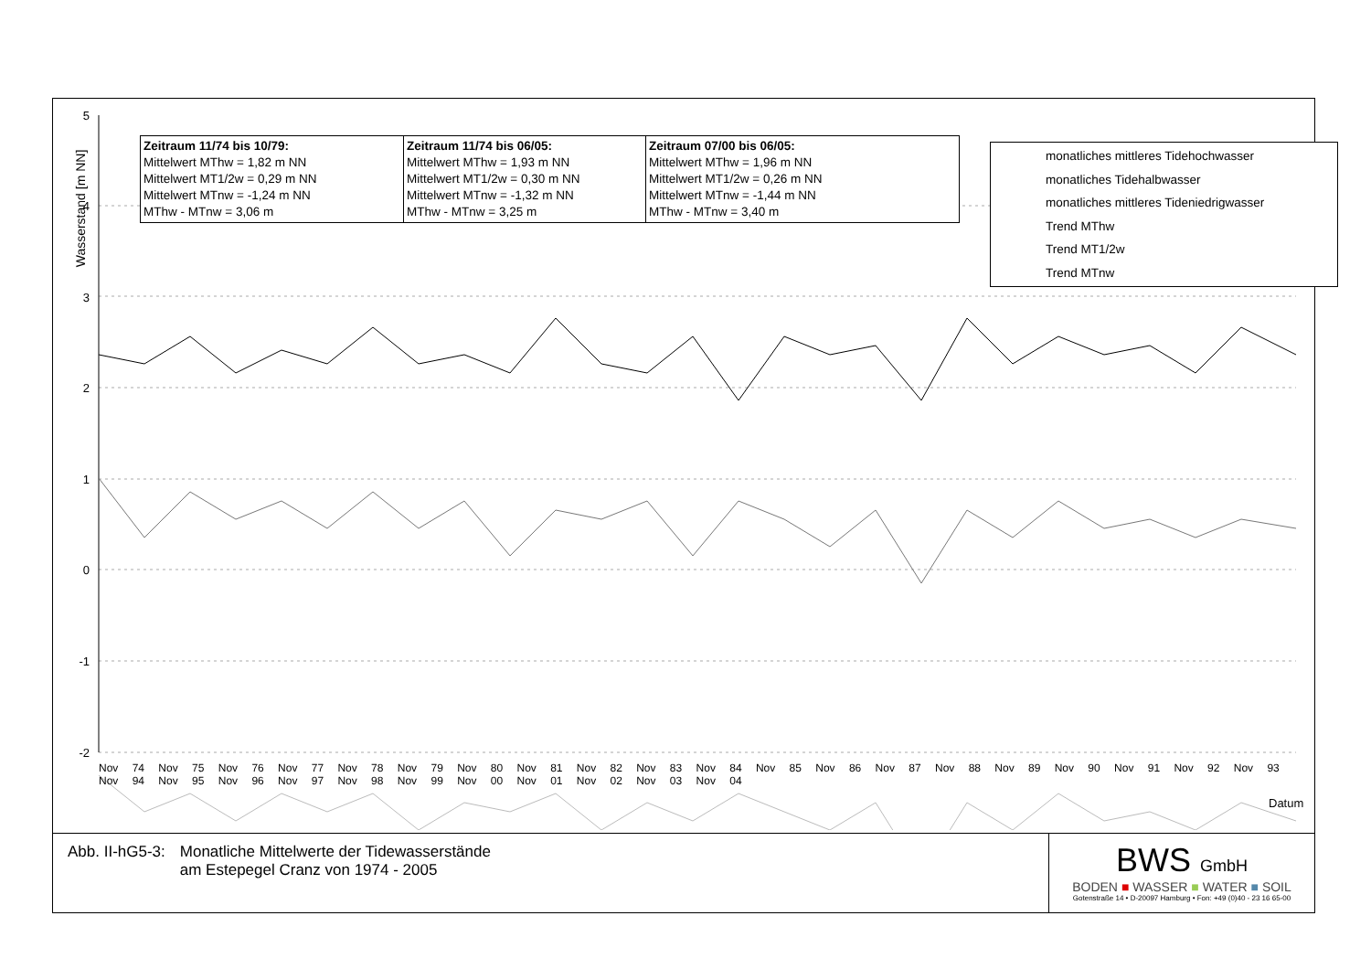5
4
3
2
1
0
-1
-2
Wasserstand [m NN]
Datum
Zeitraum 11/74 bis 10/79:
Mittelwert MThw = 1,82 m NN
Mittelwert MT1/2w = 0,29 m NN
Mittelwert MTnw = -1,24 m NN
MThw - MTnw = 3,06 m
Zeitraum 11/74 bis 06/05:
Mittelwert MThw = 1,93 m NN
Mittelwert MT1/2w = 0,30 m NN
Mittelwert MTnw = -1,32 m NN
MThw - MTnw = 3,25 m
Zeitraum 07/00 bis 06/05:
Mittelwert MThw = 1,96 m NN
Mittelwert MT1/2w = 0,26 m NN
Mittelwert MTnw = -1,44 m NN
MThw - MTnw = 3,40 m
monatliches mittleres Tidehochwasser
monatliches Tidehalbwasser
monatliches mittleres Tideniedrigwasser
Trend MThw
Trend MT1/2w
Trend MTnw
Nov 74 Nov 75 Nov 76 Nov 77 Nov 78 Nov 79 Nov 80 Nov 81 Nov 82 Nov 83 Nov 84 Nov 85 Nov 86 Nov 87 Nov 88 Nov 89 Nov 90 Nov 91 Nov 92 Nov 93 Nov 94 Nov 95 Nov 96 Nov 97 Nov 98 Nov 99 Nov 00 Nov 01 Nov 02 Nov 03 Nov 04
Abb. II-hG5-3: Monatliche Mittelwerte der Tidewasserstände
am Estepegel Cranz von 1974 - 2005
BWS GmbH
BODEN ■ WASSER ■ WATER ■ SOIL
Gotenstraße 14 • D-20097 Hamburg • Fon: +49 (0)40 - 23 16 65-00